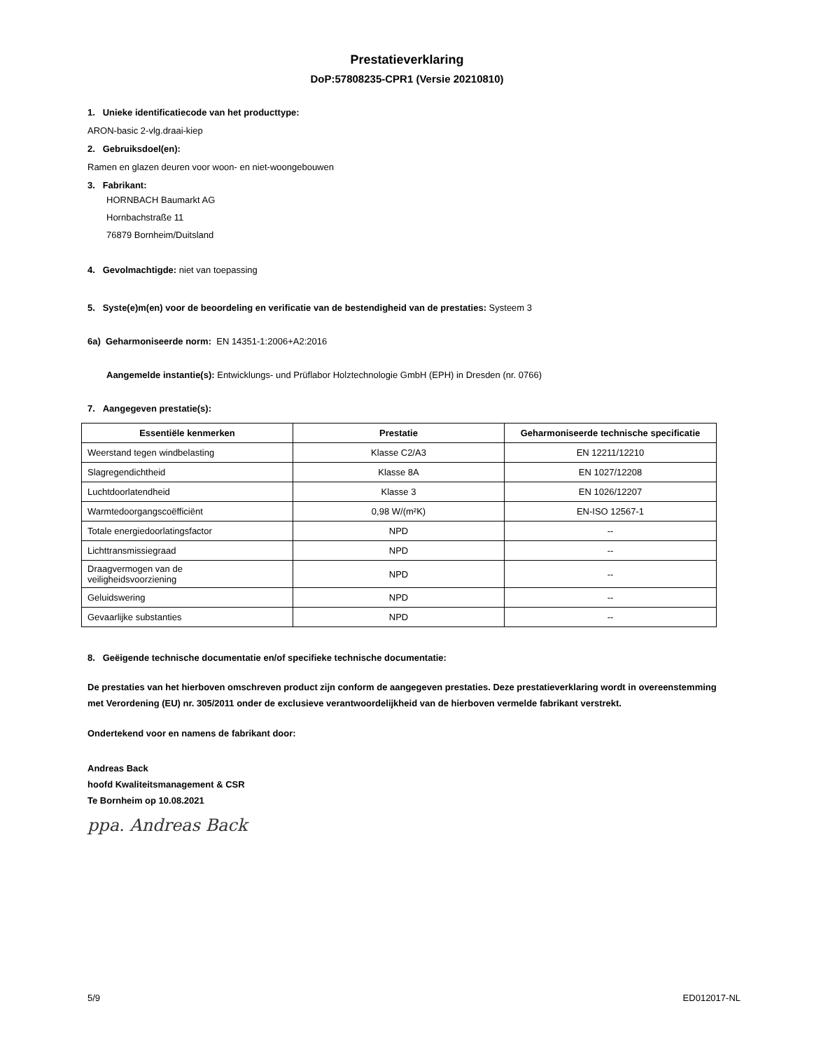Prestatieverklaring
DoP:57808235-CPR1 (Versie 20210810)
1. Unieke identificatiecode van het producttype:
ARON-basic 2-vlg.draai-kiep
2. Gebruiksdoel(en):
Ramen en glazen deuren voor woon- en niet-woongebouwen
3. Fabrikant:
HORNBACH Baumarkt AG
Hornbachstraße 11
76879 Bornheim/Duitsland
4. Gevolmachtigde: niet van toepassing
5. Syste(e)m(en) voor de beoordeling en verificatie van de bestendigheid van de prestaties: Systeem 3
6a) Geharmoniseerde norm: EN 14351-1:2006+A2:2016
Aangemelde instantie(s): Entwicklungs- und Prüflabor Holztechnologie GmbH (EPH) in Dresden (nr. 0766)
7. Aangegeven prestatie(s):
| Essentiële kenmerken | Prestatie | Geharmoniseerde technische specificatie |
| --- | --- | --- |
| Weerstand tegen windbelasting | Klasse C2/A3 | EN 12211/12210 |
| Slagregendichtheid | Klasse 8A | EN 1027/12208 |
| Luchtdoorlatendheid | Klasse 3 | EN 1026/12207 |
| Warmtedoorgangscoëfficiënt | 0,98 W/(m²K) | EN-ISO 12567-1 |
| Totale energiedoorlatingsfactor | NPD | -- |
| Lichttransmissiegraad | NPD | -- |
| Draagvermogen van de veiligheidsvoorziening | NPD | -- |
| Geluidswering | NPD | -- |
| Gevaarlijke substanties | NPD | -- |
8. Geëigende technische documentatie en/of specifieke technische documentatie:
De prestaties van het hierboven omschreven product zijn conform de aangegeven prestaties. Deze prestatieverklaring wordt in overeenstemming met Verordening (EU) nr. 305/2011 onder de exclusieve verantwoordelijkheid van de hierboven vermelde fabrikant verstrekt.
Ondertekend voor en namens de fabrikant door:
Andreas Back
hoofd Kwaliteitsmanagement & CSR
Te Bornheim op 10.08.2021
ppa. Andreas Back
5/9 ED012017-NL